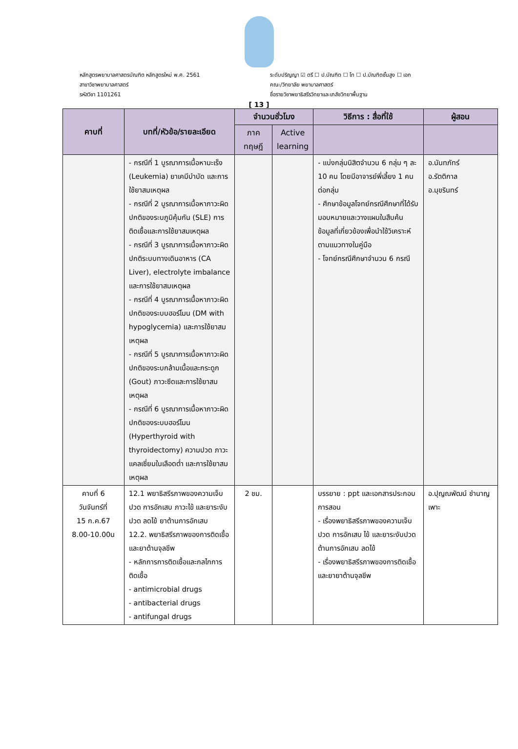หลักสูตรพยาบาลศาสตรบัณฑิต หลักสูตรใหม่ พ.ศ. 2561
สาขาวิชาพยาบาลศาสตร์
รหัสวิชา 1101261
ระดับปริญญา ☑ ตรี ☐ ป.บัณฑิต ☐ โท ☐ ป.บัณฑิตชั้นสูง ☐ เอก
คณะ/วิทยาลัย พยาบาลศาสตร์
ชื่อรายวิชาพยาธิสรีรวิทยาและเภสัชวิทยาพื้นฐาน
[ 13 ]
| คาบที่ | บทที่/หัวข้อ/รายละเอียด | จำนวนชั่วโมง | | วิธีการ : สื่อที่ใช้ | ผู้สอน |
| --- | --- | --- | --- | --- | --- |
| | | ภาค ทฤษฎี | Active learning | | |
| | - กรณีที่ 1 บูรณาการเนื้อหามะเร็ง (Leukemia) ยาเคมีบำบัด และการใช้ยาสมเหตุผล - กรณีที่ 2 บูรณาการเนื้อหาภาวะผิดปกติของระบภูมิคุ้มกัน (SLE) การติดเชื้อและการใช้ยาสมเหตุผล - กรณีที่ 3 บูรณาการเนื้อหาภาวะผิดปกติระบบทางเดินอาหาร (CA Liver), electrolyte imbalance และการใช้ยาสมเหตุผล - กรณีที่ 4 บูรณาการเนื้อหาภาวะผิดปกติของระบบฮอร์โมน (DM with hypoglycemia) และการใช้ยาสมเหตุผล - กรณีที่ 5 บูรณาการเนื้อหาภาวะผิดปกติของระบกล้ามเนื้อและกระดูก (Gout) ภาวะซีดและการใช้ยาสมเหตุผล - กรณีที่ 6 บูรณาการเนื้อหาภาวะผิดปกติของระบบฮอร์โมน (Hyperthyroid with thyroidectomy) ความปวด ภาวะแคลเซี่ยมในเลือดต่ำ และการใช้ยาสมเหตุผล | | | - แบ่งกลุ่มนิสิตจำนวน 6 กลุ่ม ๆ ละ 10 คน โดยมีอาจารย์พี่เลี้ยง 1 คนต่อกลุ่ม - ศึกษาข้อมูลโจทย์กรณีศึกษาที่ได้รับมอบหมายและวางแผนในสืบค้นข้อมูลที่เกี่ยวข้องเพื่อนำใช้วิเคราะห์ตามแนวทางในคู่มือ - โจทย์กรณีศึกษาจำนวน 6 กรณี | อ.นันทภัทร์ อ.รัตติกาล อ.มุขรินทร์ |
| คาบที่ 6 วันจันทร์ที่ 15 ก.ค.67 8.00-10.00น | 12.1 พยาธิสรีรภาพของความเจ็บปวด การอักเสบ ภาวะไข้ และยาระงับปวด ลดไข้ ยาต้านการอักเสบ 12.2. พยาธิสรีรภาพของการติดเชื้อและยาต้านจุลชีพ - หลักการการติดเชื้อและกลไกการติดเชื้อ - antimicrobial drugs - antibacterial drugs - antifungal drugs | 2 ชม. | | บรรยาย : ppt และเอกสารประกอบการสอน - เรื่องพยาธิสรีรภาพของความเจ็บปวด การอักเสบ ไข้ และยาระงับปวด ต้านการอักเสบ ลดไข้ - เรื่องพยาธิสรีรภาพของการติดเชื้อและยายาต้านจุลชีพ | อ.ปุญณพัฒน์ ชำนาญเพาะ |